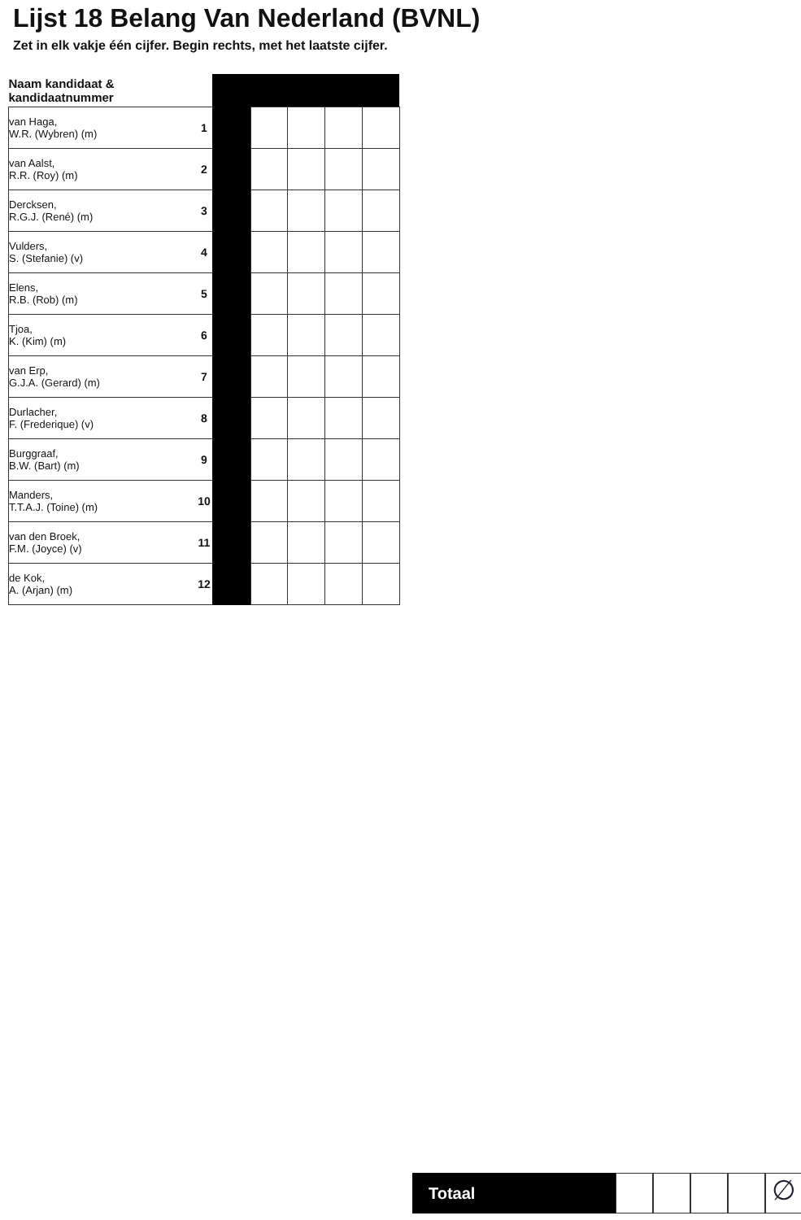Lijst 18 Belang Van Nederland (BVNL)
Zet in elk vakje één cijfer. Begin rechts, met het laatste cijfer.
| Naam kandidaat & kandidaatnummer | | | | | | |
| van Haga, W.R. (Wybren) (m) | 1 | | | | | |
| van Aalst, R.R. (Roy) (m) | 2 | | | | | |
| Dercksen, R.G.J. (René) (m) | 3 | | | | | |
| Vulders, S. (Stefanie) (v) | 4 | | | | | |
| Elens, R.B. (Rob) (m) | 5 | | | | | |
| Tjoa, K. (Kim) (m) | 6 | | | | | |
| van Erp, G.J.A. (Gerard) (m) | 7 | | | | | |
| Durlacher, F. (Frederique) (v) | 8 | | | | | |
| Burggraaf, B.W. (Bart) (m) | 9 | | | | | |
| Manders, T.T.A.J. (Toine) (m) | 10 | | | | | |
| van den Broek, F.M. (Joyce) (v) | 11 | | | | | |
| de Kok, A. (Arjan) (m) | 12 | | | | | |
Totaal
∅